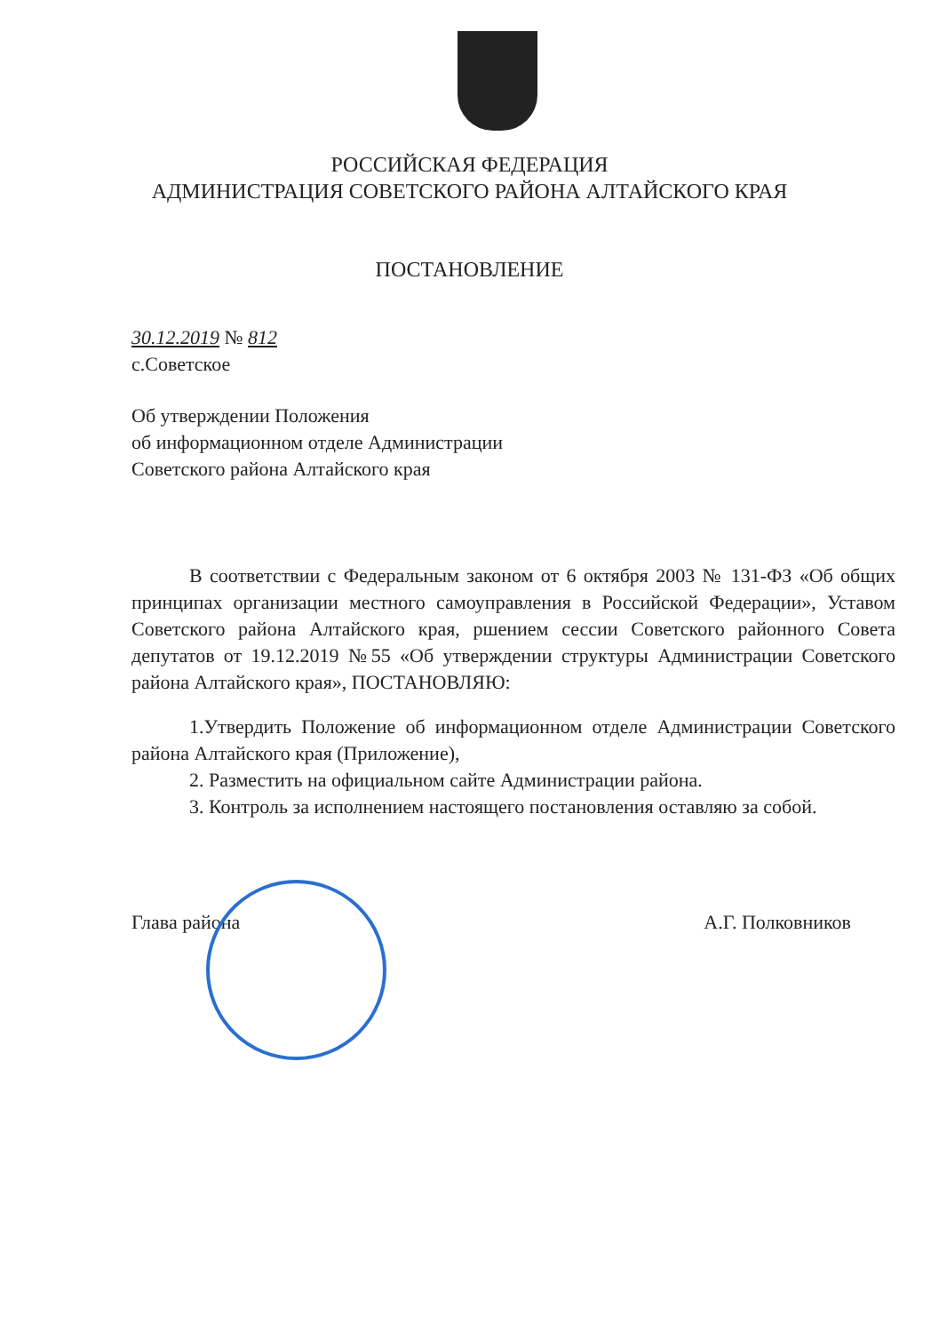РОССИЙСКАЯ ФЕДЕРАЦИЯ
АДМИНИСТРАЦИЯ СОВЕТСКОГО РАЙОНА АЛТАЙСКОГО КРАЯ
ПОСТАНОВЛЕНИЕ
30.12.2019 № 812
с.Советское
Об утверждении Положения
об информационном отделе Администрации
Советского района Алтайского края
В соответствии с Федеральным законом от 6 октября 2003 № 131-ФЗ «Об общих принципах организации местного самоуправления в Российской Федерации», Уставом Советского района Алтайского края, ршением сессии Советского районного Совета депутатов от 19.12.2019 №55 «Об утверждении структуры Администрации Советского района Алтайского края», ПОСТАНОВЛЯЮ:
1.Утвердить Положение об информационном отделе Администрации Советского района Алтайского края (Приложение),
2. Разместить на официальном сайте Администрации района.
3. Контроль за исполнением настоящего постановления оставляю за собой.
Глава района А.Г. Полковников